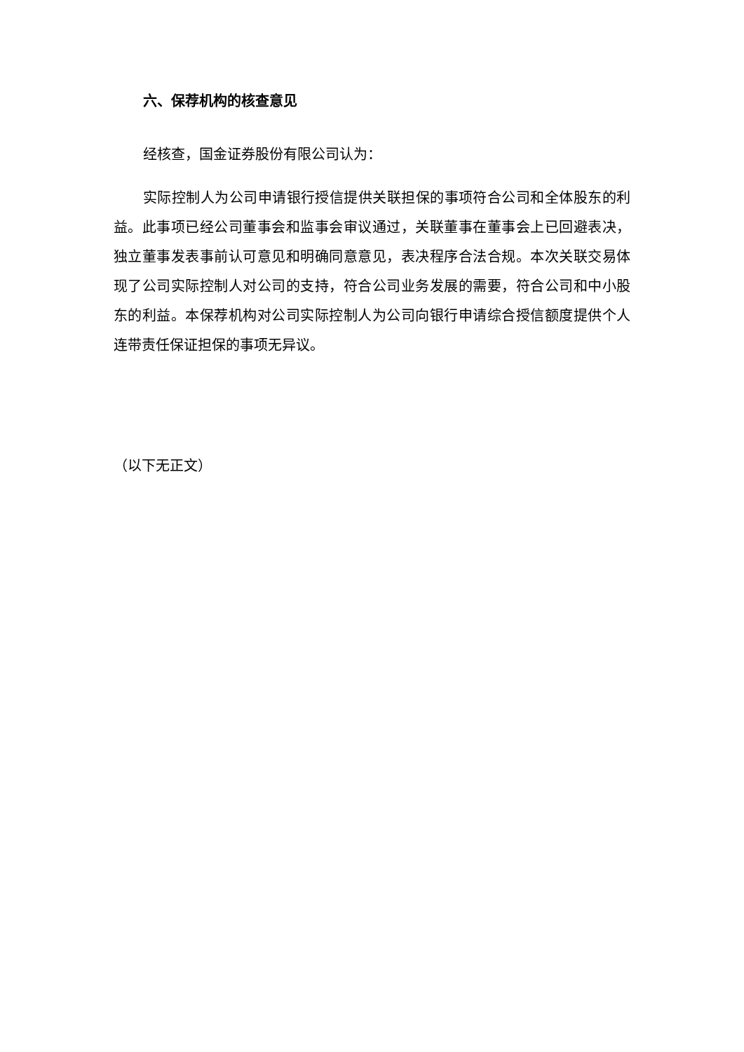六、保荐机构的核查意见
经核查，国金证券股份有限公司认为：
实际控制人为公司申请银行授信提供关联担保的事项符合公司和全体股东的利益。此事项已经公司董事会和监事会审议通过，关联董事在董事会上已回避表决，独立董事发表事前认可意见和明确同意意见，表决程序合法合规。本次关联交易体现了公司实际控制人对公司的支持，符合公司业务发展的需要，符合公司和中小股东的利益。本保荐机构对公司实际控制人为公司向银行申请综合授信额度提供个人连带责任保证担保的事项无异议。
（以下无正文）